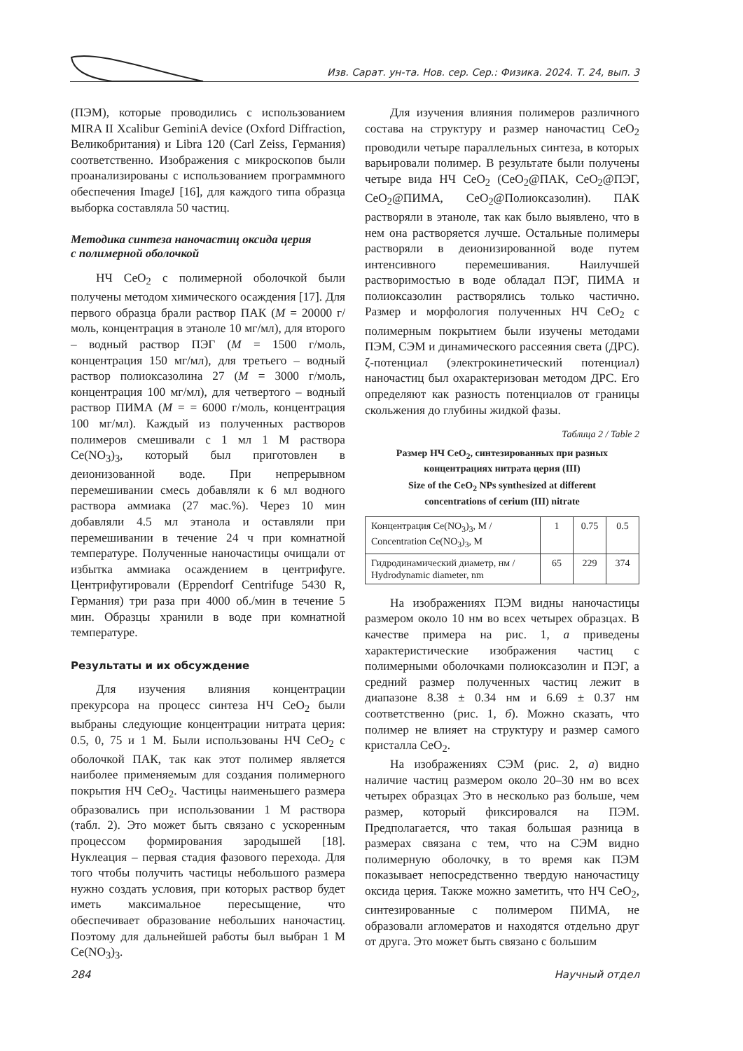Изв. Сарат. ун-та. Нов. сер. Сер.: Физика. 2024. Т. 24, вып. 3
(ПЭМ), которые проводились с использованием MIRA II Xcalibur GeminiA device (Oxford Diffraction, Великобритания) и Libra 120 (Carl Zeiss, Германия) соответственно. Изображения с микроскопов были проанализированы с использованием программного обеспечения ImageJ [16], для каждого типа образца выборка составляла 50 частиц.
Методика синтеза наночастиц оксида церия
с полимерной оболочкой
НЧ CeO<sub>2</sub> с полимерной оболочкой были получены методом химического осаждения [17]. Для первого образца брали раствор ПАК (M = 20000 г/моль, концентрация в этаноле 10 мг/мл), для второго – водный раствор ПЭГ (M = 1500 г/моль, концентрация 150 мг/мл), для третьего – водный раствор полиоксазолина 27 (M = 3000 г/моль, концентрация 100 мг/мл), для четвертого – водный раствор ПИМА (M = = 6000 г/моль, концентрация 100 мг/мл). Каждый из полученных растворов полимеров смешивали с 1 мл 1 M раствора Ce(NO<sub>3</sub>)<sub>3</sub>, который был приготовлен в деионизованной воде. При непрерывном перемешивании смесь добавляли к 6 мл водного раствора аммиака (27 мас.%). Через 10 мин добавляли 4.5 мл этанола и оставляли при перемешивании в течение 24 ч при комнатной температуре. Полученные наночастицы очищали от избытка аммиака осаждением в центрифуге. Центрифугировали (Eppendorf Centrifuge 5430 R, Германия) три раза при 4000 об./мин в течение 5 мин. Образцы хранили в воде при комнатной температуре.
Результаты и их обсуждение
Для изучения влияния концентрации прекурсора на процесс синтеза НЧ CeO<sub>2</sub> были выбраны следующие концентрации нитрата церия: 0.5, 0, 75 и 1 M. Были использованы НЧ CeO<sub>2</sub> с оболочкой ПАК, так как этот полимер является наиболее применяемым для создания полимерного покрытия НЧ CeO<sub>2</sub>. Частицы наименьшего размера образовались при использовании 1 M раствора (табл. 2). Это может быть связано с ускоренным процессом формирования зародышей [18]. Нуклеация – первая стадия фазового перехода. Для того чтобы получить частицы небольшого размера нужно создать условия, при которых раствор будет иметь максимальное пересыщение, что обеспечивает образование небольших наночастиц. Поэтому для дальнейшей работы был выбран 1 M Ce(NO<sub>3</sub>)<sub>3</sub>.
Для изучения влияния полимеров различного состава на структуру и размер наночастиц CeO<sub>2</sub> проводили четыре параллельных синтеза, в которых варьировали полимер. В результате были получены четыре вида НЧ CeO<sub>2</sub> (CeO<sub>2</sub>@ПАК, CeO<sub>2</sub>@ПЭГ, CeO<sub>2</sub>@ПИМА, CeO<sub>2</sub>@Полиоксазолин). ПАК растворяли в этаноле, так как было выявлено, что в нем она растворяется лучше. Остальные полимеры растворяли в деионизированной воде путем интенсивного перемешивания. Наилучшей растворимостью в воде обладал ПЭГ, ПИМА и полиоксазолин растворялись только частично. Размер и морфология полученных НЧ CeO<sub>2</sub> с полимерным покрытием были изучены методами ПЭМ, СЭМ и динамического рассеяния света (ДРС). ζ-потенциал (электрокинетический потенциал) наночастиц был охарактеризован методом ДРС. Его определяют как разность потенциалов от границы скольжения до глубины жидкой фазы.
Таблица 2 / Table 2
Размер НЧ CeO<sub>2</sub>, синтезированных при разных
концентрациях нитрата церия (III)
Size of the CeO<sub>2</sub> NPs synthesized at different
concentrations of cerium (III) nitrate
| Концентрация Ce(NO<sub>3</sub>)<sub>3</sub>, M / Concentration Ce(NO<sub>3</sub>)<sub>3</sub>, M | 1 | 0.75 | 0.5 |
| Гидродинамический диаметр, нм / Hydrodynamic diameter, nm | 65 | 229 | 374 |
На изображениях ПЭМ видны наночастицы размером около 10 нм во всех четырех образцах. В качестве примера на рис. 1, а приведены характеристические изображения частиц с полимерными оболочками полиоксазолин и ПЭГ, а средний размер полученных частиц лежит в диапазоне 8.38 ± 0.34 нм и 6.69 ± 0.37 нм соответственно (рис. 1, б). Можно сказать, что полимер не влияет на структуру и размер самого кристалла CeO<sub>2</sub>.
На изображениях СЭМ (рис. 2, а) видно наличие частиц размером около 20–30 нм во всех четырех образцах Это в несколько раз больше, чем размер, который фиксировался на ПЭМ. Предполагается, что такая большая разница в размерах связана с тем, что на СЭМ видно полимерную оболочку, в то время как ПЭМ показывает непосредственно твердую наночастицу оксида церия. Также можно заметить, что НЧ CeO<sub>2</sub>, синтезированные с полимером ПИМА, не образовали агломератов и находятся отдельно друг от друга. Это может быть связано с большим
284 Научный отдел